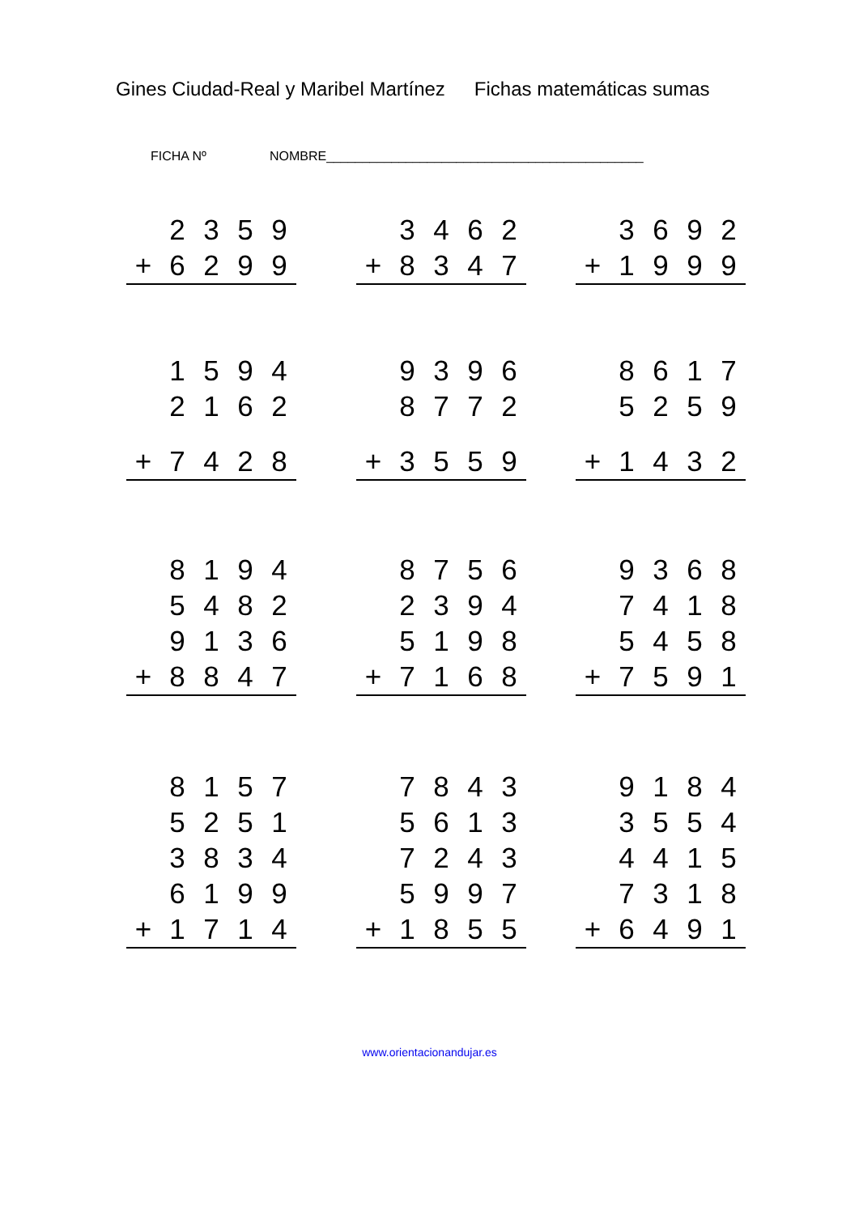Gines Ciudad-Real y Maribel Martínez Fichas matemáticas sumas
FICHA Nº NOMBRE____________________________________________
| | 2 | 3 | 5 | 9 |
| + | 6 | 2 | 9 | 9 |
| | 3 | 4 | 6 | 2 |
| + | 8 | 3 | 4 | 7 |
| | 3 | 6 | 9 | 2 |
| + | 1 | 9 | 9 | 9 |
| | 1 | 5 | 9 | 4 |
| | 2 | 1 | 6 | 2 |
| + | 7 | 4 | 2 | 8 |
| | 9 | 3 | 9 | 6 |
| | 8 | 7 | 7 | 2 |
| + | 3 | 5 | 5 | 9 |
| | 8 | 6 | 1 | 7 |
| | 5 | 2 | 5 | 9 |
| + | 1 | 4 | 3 | 2 |
| | 8 | 1 | 9 | 4 |
| | 5 | 4 | 8 | 2 |
| | 9 | 1 | 3 | 6 |
| + | 8 | 8 | 4 | 7 |
| | 8 | 7 | 5 | 6 |
| | 2 | 3 | 9 | 4 |
| | 5 | 1 | 9 | 8 |
| + | 7 | 1 | 6 | 8 |
| | 9 | 3 | 6 | 8 |
| | 7 | 4 | 1 | 8 |
| | 5 | 4 | 5 | 8 |
| + | 7 | 5 | 9 | 1 |
| | 8 | 1 | 5 | 7 |
| | 5 | 2 | 5 | 1 |
| | 3 | 8 | 3 | 4 |
| | 6 | 1 | 9 | 9 |
| + | 1 | 7 | 1 | 4 |
| | 7 | 8 | 4 | 3 |
| | 5 | 6 | 1 | 3 |
| | 7 | 2 | 4 | 3 |
| | 5 | 9 | 9 | 7 |
| + | 1 | 8 | 5 | 5 |
| | 9 | 1 | 8 | 4 |
| | 3 | 5 | 5 | 4 |
| | 4 | 4 | 1 | 5 |
| | 7 | 3 | 1 | 8 |
| + | 6 | 4 | 9 | 1 |
www.orientacionandujar.es